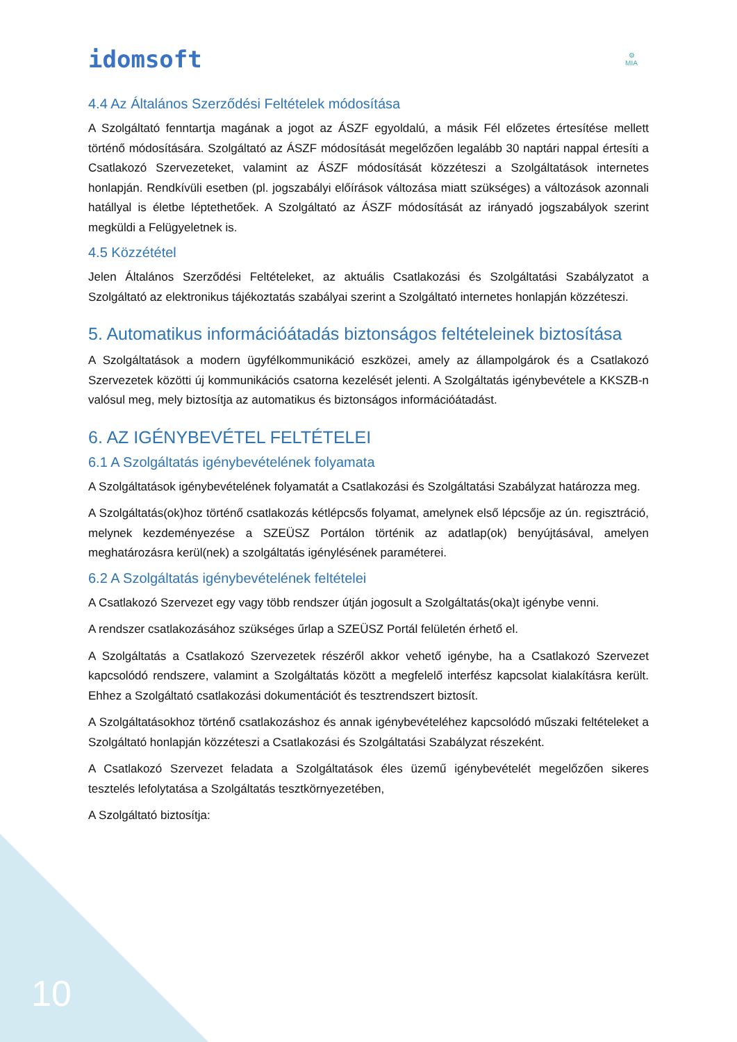idomsoft
⚙
MIA
4.4 Az Általános Szerződési Feltételek módosítása
A Szolgáltató fenntartja magának a jogot az ÁSZF egyoldalú, a másik Fél előzetes értesítése mellett történő módosítására. Szolgáltató az ÁSZF módosítását megelőzően legalább 30 naptári nappal értesíti a Csatlakozó Szervezeteket, valamint az ÁSZF módosítását közzéteszi a Szolgáltatások internetes honlapján. Rendkívüli esetben (pl. jogszabályi előírások változása miatt szükséges) a változások azonnali hatállyal is életbe léptethetőek. A Szolgáltató az ÁSZF módosítását az irányadó jogszabályok szerint megküldi a Felügyeletnek is.
4.5 Közzététel
Jelen Általános Szerződési Feltételeket, az aktuális Csatlakozási és Szolgáltatási Szabályzatot a Szolgáltató az elektronikus tájékoztatás szabályai szerint a Szolgáltató internetes honlapján közzéteszi.
5. Automatikus információátadás biztonságos feltételeinek biztosítása
A Szolgáltatások a modern ügyfélkommunikáció eszközei, amely az állampolgárok és a Csatlakozó Szervezetek közötti új kommunikációs csatorna kezelését jelenti. A Szolgáltatás igénybevétele a KKSZB-n valósul meg, mely biztosítja az automatikus és biztonságos információátadást.
6. AZ IGÉNYBEVÉTEL FELTÉTELEI
6.1 A Szolgáltatás igénybevételének folyamata
A Szolgáltatások igénybevételének folyamatát a Csatlakozási és Szolgáltatási Szabályzat határozza meg.
A Szolgáltatás(ok)hoz történő csatlakozás kétlépcsős folyamat, amelynek első lépcsője az ún. regisztráció, melynek kezdeményezése a SZEÜSZ Portálon történik az adatlap(ok) benyújtásával, amelyen meghatározásra kerül(nek) a szolgáltatás igénylésének paraméterei.
6.2 A Szolgáltatás igénybevételének feltételei
A Csatlakozó Szervezet egy vagy több rendszer útján jogosult a Szolgáltatás(oka)t igénybe venni.
A rendszer csatlakozásához szükséges űrlap a SZEÜSZ Portál felületén érhető el.
A Szolgáltatás a Csatlakozó Szervezetek részéről akkor vehető igénybe, ha a Csatlakozó Szervezet kapcsolódó rendszere, valamint a Szolgáltatás között a megfelelő interfész kapcsolat kialakításra került. Ehhez a Szolgáltató csatlakozási dokumentációt és tesztrendszert biztosít.
A Szolgáltatásokhoz történő csatlakozáshoz és annak igénybevételéhez kapcsolódó műszaki feltételeket a Szolgáltató honlapján közzéteszi a Csatlakozási és Szolgáltatási Szabályzat részeként.
A Csatlakozó Szervezet feladata a Szolgáltatások éles üzemű igénybevételét megelőzően sikeres tesztelés lefolytatása a Szolgáltatás tesztkörnyezetében,
A Szolgáltató biztosítja:
10